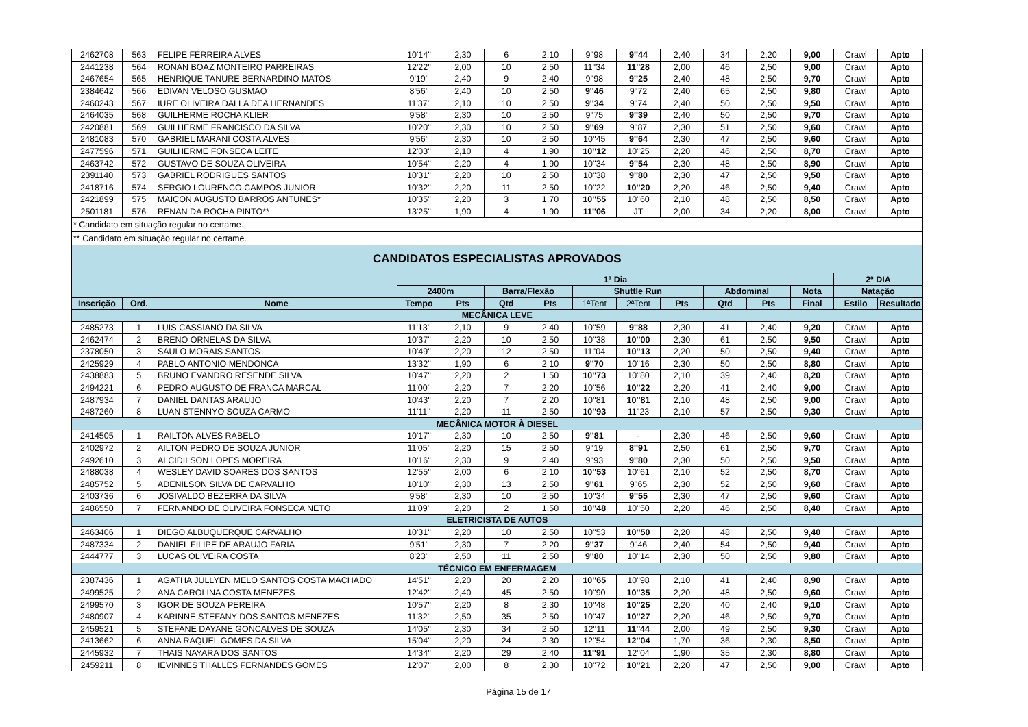| 2462708 | 563 | FELIPE FERREIRA ALVES | 10'14'' | 2,30 | 6 | 2,10 | 9''98 | 9''44 | 2,40 | 34 | 2,20 | 9,00 | Crawl | Apto |
| 2441238 | 564 | RONAN BOAZ MONTEIRO PARREIRAS | 12'22'' | 2,00 | 10 | 2,50 | 11''34 | 11''28 | 2,00 | 46 | 2,50 | 9,00 | Crawl | Apto |
| 2467654 | 565 | HENRIQUE TANURE BERNARDINO MATOS | 9'19'' | 2,40 | 9 | 2,40 | 9''98 | 9''25 | 2,40 | 48 | 2,50 | 9,70 | Crawl | Apto |
| 2384642 | 566 | EDIVAN VELOSO GUSMAO | 8'56'' | 2,40 | 10 | 2,50 | 9''46 | 9''72 | 2,40 | 65 | 2,50 | 9,80 | Crawl | Apto |
| 2460243 | 567 | IURE OLIVEIRA DALLA DEA HERNANDES | 11'37'' | 2,10 | 10 | 2,50 | 9''34 | 9''74 | 2,40 | 50 | 2,50 | 9,50 | Crawl | Apto |
| 2464035 | 568 | GUILHERME ROCHA KLIER | 9'58'' | 2,30 | 10 | 2,50 | 9''75 | 9''39 | 2,40 | 50 | 2,50 | 9,70 | Crawl | Apto |
| 2420881 | 569 | GUILHERME FRANCISCO DA SILVA | 10'20'' | 2,30 | 10 | 2,50 | 9''69 | 9''87 | 2,30 | 51 | 2,50 | 9,60 | Crawl | Apto |
| 2481083 | 570 | GABRIEL MARANI COSTA ALVES | 9'56'' | 2,30 | 10 | 2,50 | 10''45 | 9''64 | 2,30 | 47 | 2,50 | 9,60 | Crawl | Apto |
| 2477596 | 571 | GUILHERME FONSECA LEITE | 12'03'' | 2,10 | 4 | 1,90 | 10''12 | 10''25 | 2,20 | 46 | 2,50 | 8,70 | Crawl | Apto |
| 2463742 | 572 | GUSTAVO DE SOUZA OLIVEIRA | 10'54'' | 2,20 | 4 | 1,90 | 10''34 | 9''54 | 2,30 | 48 | 2,50 | 8,90 | Crawl | Apto |
| 2391140 | 573 | GABRIEL RODRIGUES SANTOS | 10'31'' | 2,20 | 10 | 2,50 | 10''38 | 9''80 | 2,30 | 47 | 2,50 | 9,50 | Crawl | Apto |
| 2418716 | 574 | SERGIO LOURENCO CAMPOS JUNIOR | 10'32'' | 2,20 | 11 | 2,50 | 10''22 | 10''20 | 2,20 | 46 | 2,50 | 9,40 | Crawl | Apto |
| 2421899 | 575 | MAICON AUGUSTO BARROS ANTUNES* | 10'35'' | 2,20 | 3 | 1,70 | 10''55 | 10''60 | 2,10 | 48 | 2,50 | 8,50 | Crawl | Apto |
| 2501181 | 576 | RENAN DA ROCHA PINTO** | 13'25'' | 1,90 | 4 | 1,90 | 11''06 | JT | 2,00 | 34 | 2,20 | 8,00 | Crawl | Apto |
| * Candidato em situação regular no certame. | | | | | | | | | | | | | | |
| ** Candidato em situação regular no certame. | | | | | | | | | | | | | | |
| CANDIDATOS ESPECIALISTAS APROVADOS | | | | | | | | | | | | | | |
| | | | 1º Dia | | | | | | | | | | 2º DIA | |
| | | | 2400m | | Barra/Flexão | | Shuttle Run | | | Abdominal | | Nota | Natação | |
| Inscrição | Ord. | Nome | Tempo | Pts | Qtd | Pts | 1ªTent | 2ªTent | Pts | Qtd | Pts | Final | Estilo | Resultado |
| MECÂNICA LEVE | | | | | | | | | | | | | | |
| 2485273 | 1 | LUIS CASSIANO DA SILVA | 11'13'' | 2,10 | 9 | 2,40 | 10''59 | 9''88 | 2,30 | 41 | 2,40 | 9,20 | Crawl | Apto |
| 2462474 | 2 | BRENO ORNELAS DA SILVA | 10'37'' | 2,20 | 10 | 2,50 | 10''38 | 10''00 | 2,30 | 61 | 2,50 | 9,50 | Crawl | Apto |
| 2378050 | 3 | SAULO MORAIS SANTOS | 10'49'' | 2,20 | 12 | 2,50 | 11''04 | 10''13 | 2,20 | 50 | 2,50 | 9,40 | Crawl | Apto |
| 2425929 | 4 | PABLO ANTONIO MENDONCA | 13'32'' | 1,90 | 6 | 2,10 | 9''70 | 10''16 | 2,30 | 50 | 2,50 | 8,80 | Crawl | Apto |
| 2438883 | 5 | BRUNO EVANDRO RESENDE SILVA | 10'47'' | 2,20 | 2 | 1,50 | 10''73 | 10''80 | 2,10 | 39 | 2,40 | 8,20 | Crawl | Apto |
| 2494221 | 6 | PEDRO AUGUSTO DE FRANCA MARCAL | 11'00'' | 2,20 | 7 | 2,20 | 10''56 | 10''22 | 2,20 | 41 | 2,40 | 9,00 | Crawl | Apto |
| 2487934 | 7 | DANIEL DANTAS ARAUJO | 10'43'' | 2,20 | 7 | 2,20 | 10''81 | 10''81 | 2,10 | 48 | 2,50 | 9,00 | Crawl | Apto |
| 2487260 | 8 | LUAN STENNYO SOUZA CARMO | 11'11'' | 2,20 | 11 | 2,50 | 10''93 | 11''23 | 2,10 | 57 | 2,50 | 9,30 | Crawl | Apto |
| MECÂNICA MOTOR À DIESEL | | | | | | | | | | | | | | |
| 2414505 | 1 | RAILTON ALVES RABELO | 10'17'' | 2,30 | 10 | 2,50 | 9''81 | - | 2,30 | 46 | 2,50 | 9,60 | Crawl | Apto |
| 2402972 | 2 | AILTON PEDRO DE SOUZA JUNIOR | 11'05'' | 2,20 | 15 | 2,50 | 9''19 | 8''91 | 2,50 | 61 | 2,50 | 9,70 | Crawl | Apto |
| 2492610 | 3 | ALCIDILSON LOPES MOREIRA | 10'16'' | 2,30 | 9 | 2,40 | 9''93 | 9''80 | 2,30 | 50 | 2,50 | 9,50 | Crawl | Apto |
| 2488038 | 4 | WESLEY DAVID SOARES DOS SANTOS | 12'55'' | 2,00 | 6 | 2,10 | 10''53 | 10''61 | 2,10 | 52 | 2,50 | 8,70 | Crawl | Apto |
| 2485752 | 5 | ADENILSON SILVA DE CARVALHO | 10'10'' | 2,30 | 13 | 2,50 | 9''61 | 9''65 | 2,30 | 52 | 2,50 | 9,60 | Crawl | Apto |
| 2403736 | 6 | JOSIVALDO BEZERRA DA SILVA | 9'58'' | 2,30 | 10 | 2,50 | 10''34 | 9''55 | 2,30 | 47 | 2,50 | 9,60 | Crawl | Apto |
| 2486550 | 7 | FERNANDO DE OLIVEIRA FONSECA NETO | 11'09'' | 2,20 | 2 | 1,50 | 10''48 | 10''50 | 2,20 | 46 | 2,50 | 8,40 | Crawl | Apto |
| ELETRICISTA DE AUTOS | | | | | | | | | | | | | | |
| 2463406 | 1 | DIEGO ALBUQUERQUE CARVALHO | 10'31'' | 2,20 | 10 | 2,50 | 10''53 | 10''50 | 2,20 | 48 | 2,50 | 9,40 | Crawl | Apto |
| 2487334 | 2 | DANIEL FILIPE DE ARAUJO FARIA | 9'51'' | 2,30 | 7 | 2,20 | 9''37 | 9''46 | 2,40 | 54 | 2,50 | 9,40 | Crawl | Apto |
| 2444777 | 3 | LUCAS OLIVEIRA COSTA | 8'23'' | 2,50 | 11 | 2,50 | 9''80 | 10''14 | 2,30 | 50 | 2,50 | 9,80 | Crawl | Apto |
| TÉCNICO EM ENFERMAGEM | | | | | | | | | | | | | | |
| 2387436 | 1 | AGATHA JULLYEN MELO SANTOS COSTA MACHADO | 14'51'' | 2,20 | 20 | 2,20 | 10''65 | 10''98 | 2,10 | 41 | 2,40 | 8,90 | Crawl | Apto |
| 2499525 | 2 | ANA CAROLINA COSTA MENEZES | 12'42'' | 2,40 | 45 | 2,50 | 10''90 | 10''35 | 2,20 | 48 | 2,50 | 9,60 | Crawl | Apto |
| 2499570 | 3 | IGOR DE SOUZA PEREIRA | 10'57'' | 2,20 | 8 | 2,30 | 10''48 | 10''25 | 2,20 | 40 | 2,40 | 9,10 | Crawl | Apto |
| 2480907 | 4 | KARINNE STEFANY DOS SANTOS MENEZES | 11'32'' | 2,50 | 35 | 2,50 | 10''47 | 10''27 | 2,20 | 46 | 2,50 | 9,70 | Crawl | Apto |
| 2459521 | 5 | STEFANE DAYANE GONCALVES DE SOUZA | 14'05'' | 2,30 | 34 | 2,50 | 12''11 | 11''44 | 2,00 | 49 | 2,50 | 9,30 | Crawl | Apto |
| 2413662 | 6 | ANNA RAQUEL GOMES DA SILVA | 15'04'' | 2,20 | 24 | 2,30 | 12''54 | 12''04 | 1,70 | 36 | 2,30 | 8,50 | Crawl | Apto |
| 2445932 | 7 | THAIS NAYARA DOS SANTOS | 14'34'' | 2,20 | 29 | 2,40 | 11''91 | 12''04 | 1,90 | 35 | 2,30 | 8,80 | Crawl | Apto |
| 2459211 | 8 | IEVINNES THALLES FERNANDES GOMES | 12'07'' | 2,00 | 8 | 2,30 | 10''72 | 10''21 | 2,20 | 47 | 2,50 | 9,00 | Crawl | Apto |
Página 15 de 17